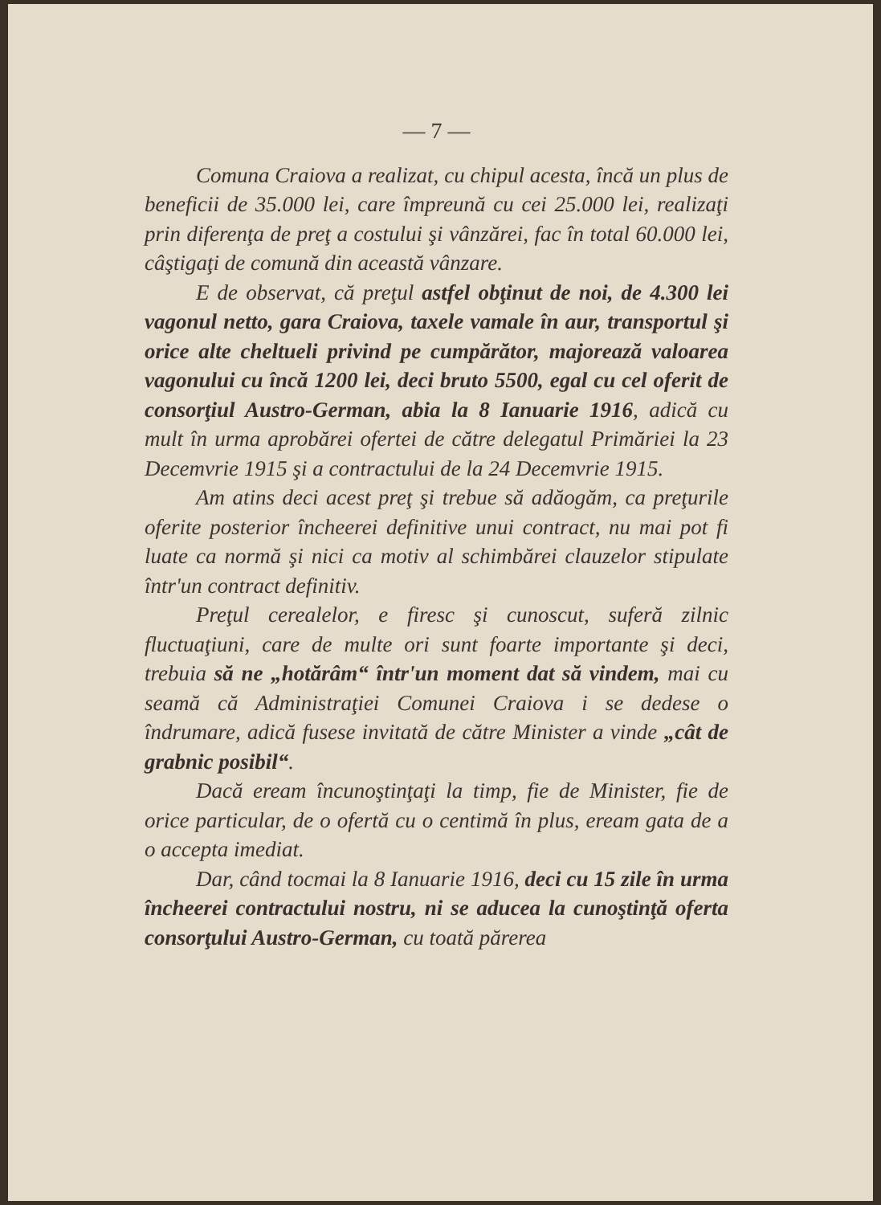— 7 —
Comuna Craiova a realizat, cu chipul acesta, încă un plus de beneficii de 35.000 lei, care împreună cu cei 25.000 lei, realizaţi prin diferenţa de preţ a costului şi vânzărei, fac în total 60.000 lei, câştigaţi de comună din această vânzare.
E de observat, că preţul astfel obţinut de noi, de 4.300 lei vagonul netto, gara Craiova, taxele vamale în aur, transportul şi orice alte cheltueli privind pe cumpărător, majorează valoarea vagonului cu încă 1200 lei, deci bruto 5500, egal cu cel oferit de consorţiul Austro-German, abia la 8 Ianuarie 1916, adică cu mult în urma aprobărei ofertei de către delegatul Primăriei la 23 Decemvrie 1915 şi a contractului de la 24 Decemvrie 1915.
Am atins deci acest preţ şi trebue să adăogăm, ca preţurile oferite posterior încheerei definitive unui contract, nu mai pot fi luate ca normă şi nici ca motiv al schimbărei clauzelor stipulate într'un contract definitiv.
Preţul cerealelor, e firesc şi cunoscut, suferă zilnic fluctuaţiuni, care de multe ori sunt foarte importante şi deci, trebuia să ne „hotărâm“ într'un moment dat să vindem, mai cu seamă că Administraţiei Comunei Craiova i se dedese o îndrumare, adică fusese invitată de către Minister a vinde „cât de grabnic posibil“.
Dacă eream încunoştinţaţi la timp, fie de Minister, fie de orice particular, de o ofertă cu o centimă în plus, eream gata de a o accepta imediat.
Dar, când tocmai la 8 Ianuarie 1916, deci cu 15 zile în urma încheerei contractului nostru, ni se aducea la cunoştinţă oferta consorţului Austro-German, cu toată părerea